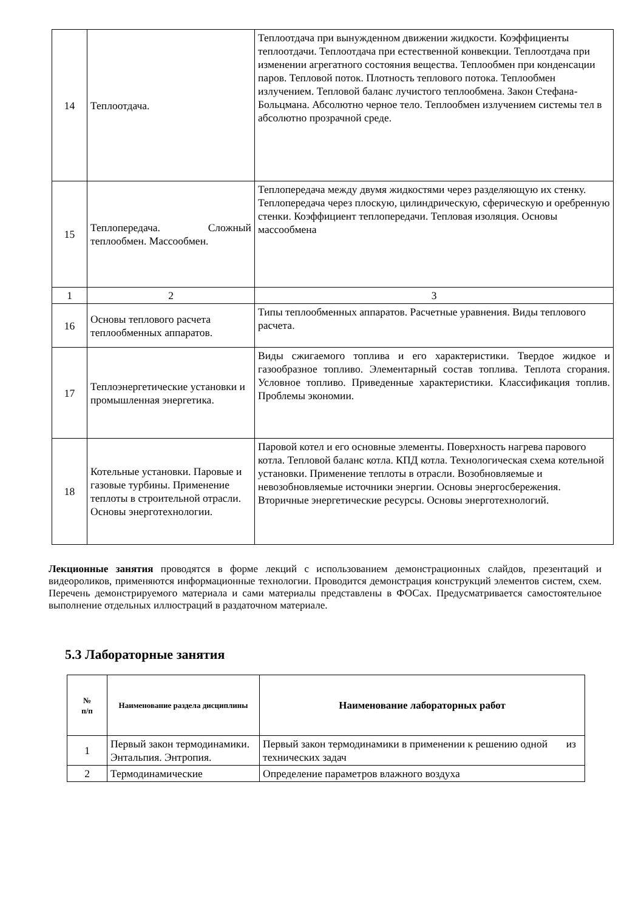| 14 | Теплоотдача. | Теплоотдача при вынужденном движении жидкости. Коэффициенты теплоотдачи. Теплоотдача при естественной конвекции. Теплоотдача при изменении агрегатного состояния вещества. Теплообмен при конденсации паров. Тепловой поток. Плотность теплового потока. Теплообмен излучением. Тепловой баланс лучистого теплообмена. Закон Стефана-Больцмана. Абсолютно черное тело. Теплообмен излучением системы тел в абсолютно прозрачной среде. |
| 15 | Теплопередача. Сложный теплообмен. Массообмен. | Теплопередача между двумя жидкостями через разделяющую их стенку. Теплопередача через плоскую, цилиндрическую, сферическую и оребренную стенки. Коэффициент теплопередачи. Тепловая изоляция. Основы массообмена |
| 1 | 2 | 3 |
| 16 | Основы теплового расчета теплообменных аппаратов. | Типы теплообменных аппаратов. Расчетные уравнения. Виды теплового расчета. |
| 17 | Теплоэнергетические установки и промышленная энергетика. | Виды сжигаемого топлива и его характеристики. Твердое жидкое и газообразное топливо. Элементарный состав топлива. Теплота сгорания. Условное топливо. Приведенные характеристики. Классификация топлив. Проблемы экономии. |
| 18 | Котельные установки. Паровые и газовые турбины. Применение теплоты в строительной отрасли. Основы энерготехнологии. | Паровой котел и его основные элементы. Поверхность нагрева парового котла. Тепловой баланс котла. КПД котла. Технологическая схема котельной установки. Применение теплоты в отрасли. Возобновляемые и невозобновляемые источники энергии. Основы энергосбережения. Вторичные энергетические ресурсы. Основы энерготехнологий. |
Лекционные занятия проводятся в форме лекций с использованием демонстрационных слайдов, презентаций и видеороликов, применяются информационные технологии. Проводится демонстрация конструкций элементов систем, схем. Перечень демонстрируемого материала и сами материалы представлены в ФОСах. Предусматривается самостоятельное выполнение отдельных иллюстраций в раздаточном материале.
5.3 Лабораторные занятия
| № п/п | Наименование раздела дисциплины | Наименование лабораторных работ |
| --- | --- | --- |
| 1 | Первый закон термодинамики. Энтальпия. Энтропия. | Первый закон термодинамики в применении к решению одной из технических задач |
| 2 | Термодинамические | Определение параметров влажного воздуха |